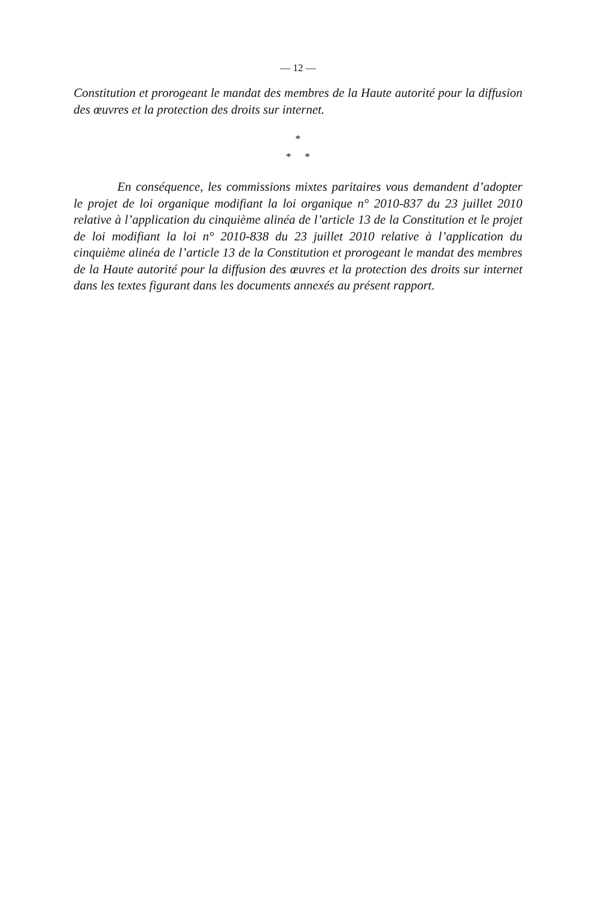— 12 —
Constitution et prorogeant le mandat des membres de la Haute autorité pour la diffusion des œuvres et la protection des droits sur internet.
*
* *
En conséquence, les commissions mixtes paritaires vous demandent d’adopter le projet de loi organique modifiant la loi organique n° 2010-837 du 23 juillet 2010 relative à l’application du cinquième alinéa de l’article 13 de la Constitution et le projet de loi modifiant la loi n° 2010-838 du 23 juillet 2010 relative à l’application du cinquième alinéa de l’article 13 de la Constitution et prorogeant le mandat des membres de la Haute autorité pour la diffusion des œuvres et la protection des droits sur internet dans les textes figurant dans les documents annexés au présent rapport.